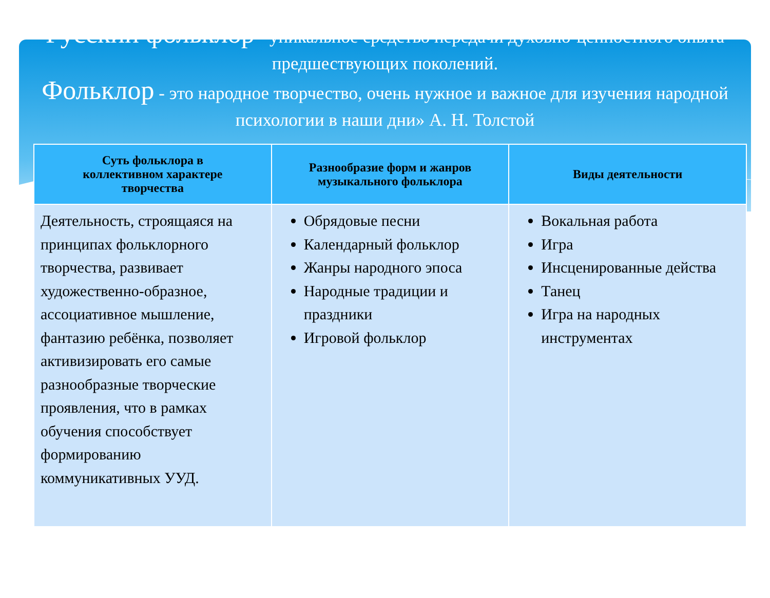Русский фольклор - уникальное средство передачи духовно-ценностного опыта предшествующих поколений.
Фольклор - это народное творчество, очень нужное и важное для изучения народной психологии в наши дни» А. Н. Толстой
| Суть фольклора в коллективном характере творчества | Разнообразие форм и жанров музыкального фольклора | Виды деятельности |
| --- | --- | --- |
| Деятельность, строящаяся на принципах фольклорного творчества, развивает художественно-образное, ассоциативное мышление, фантазию ребёнка, позволяет активизировать его самые разнообразные творческие проявления, что в рамках обучения способствует формированию коммуникативных УУД. | Обрядовые песни Календарный фольклор Жанры народного эпоса Народные традиции и праздники Игровой фольклор | Вокальная работа Игра Инсценированные действа Танец Игра на народных инструментах |